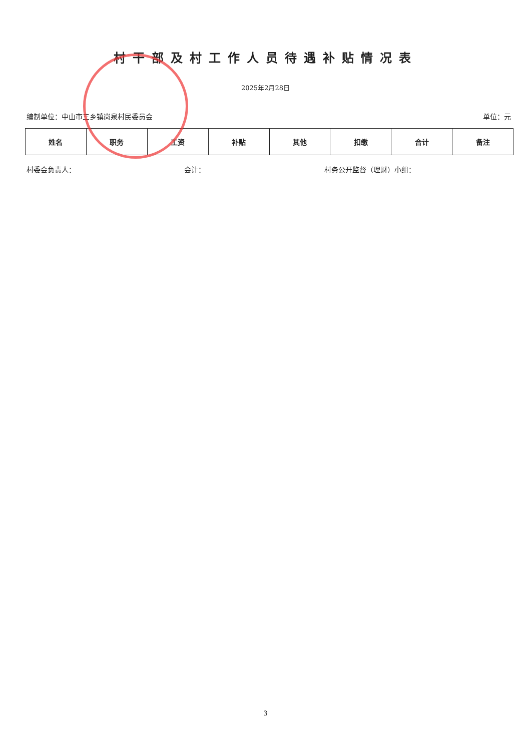村干部及村工作人员待遇补贴情况表
2025年2月28日
编制单位：中山市三乡镇岗泉村民委员会 单位：元
| 姓名 | 职务 | 工资 | 补贴 | 其他 | 扣缴 | 合计 | 备注 |
| --- | --- | --- | --- | --- | --- | --- | --- |
村委会负责人： 会计： 村务公开监督（理财）小组：
3